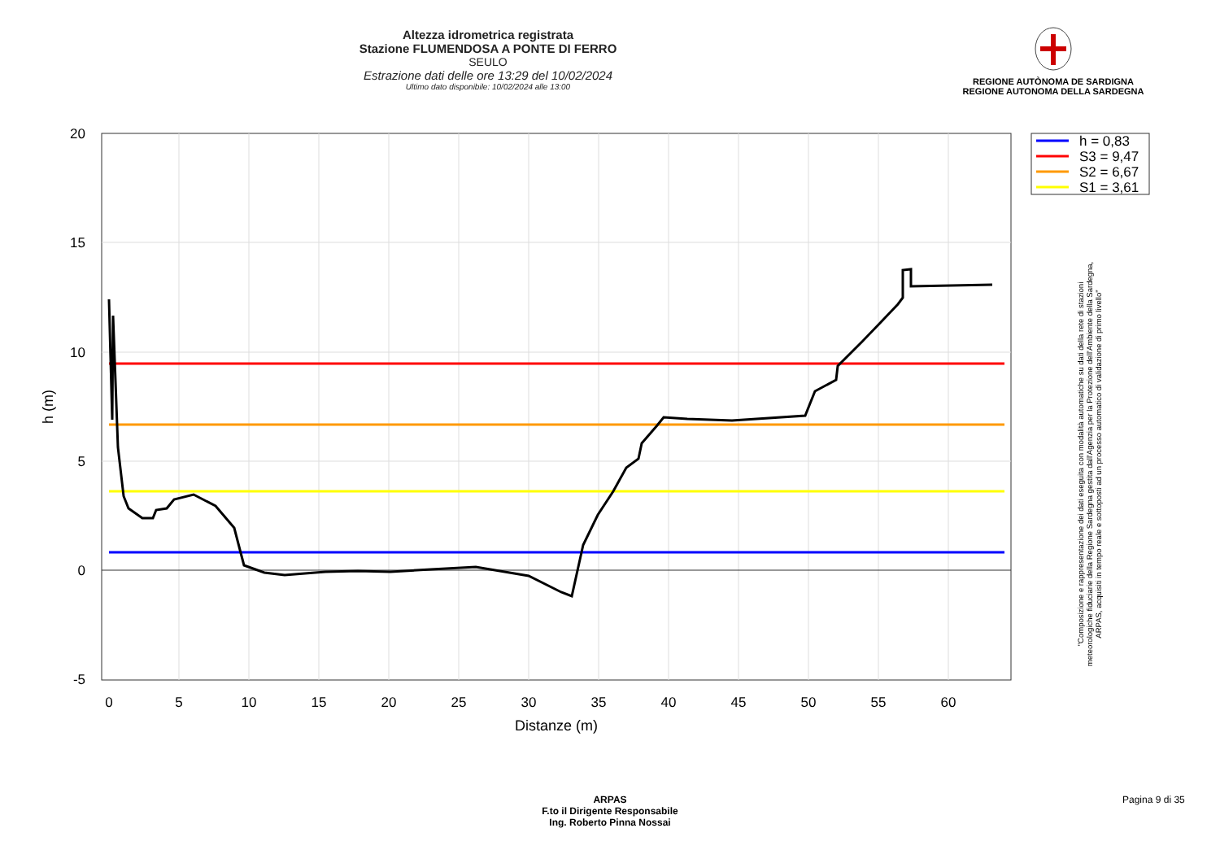Altezza idrometrica registrata
Stazione FLUMENDOSA A PONTE DI FERRO
SEULO
Estrazione dati delle ore 13:29 del 10/02/2024
Ultimo dato disponibile: 10/02/2024 alle 13:00
REGIONE AUTÒNOMA DE SARDIGNA
REGIONE AUTONOMA DELLA SARDEGNA
0
5
10
15
20
25
30
35
40
45
50
55
60
20
15
10
5
0
-5
Distanze (m)
h (m)
h = 0,83
S3 = 9,47
S2 = 6,67
S1 = 3,61
"Composizione e rappresentazione dei dati eseguita con modalità automatiche su dati della rete di stazioni
meteorologiche fiduciarie della Regione Sardegna gestita dall'Agenzia per la Protezione dell'Ambiente della Sardegna,
ARPAS, acquisiti in tempo reale e sottoposti ad un processo automatico di validazione di primo livello"
ARPAS
F.to il Dirigente Responsabile
Ing. Roberto Pinna Nossai
Pagina 9 di 35